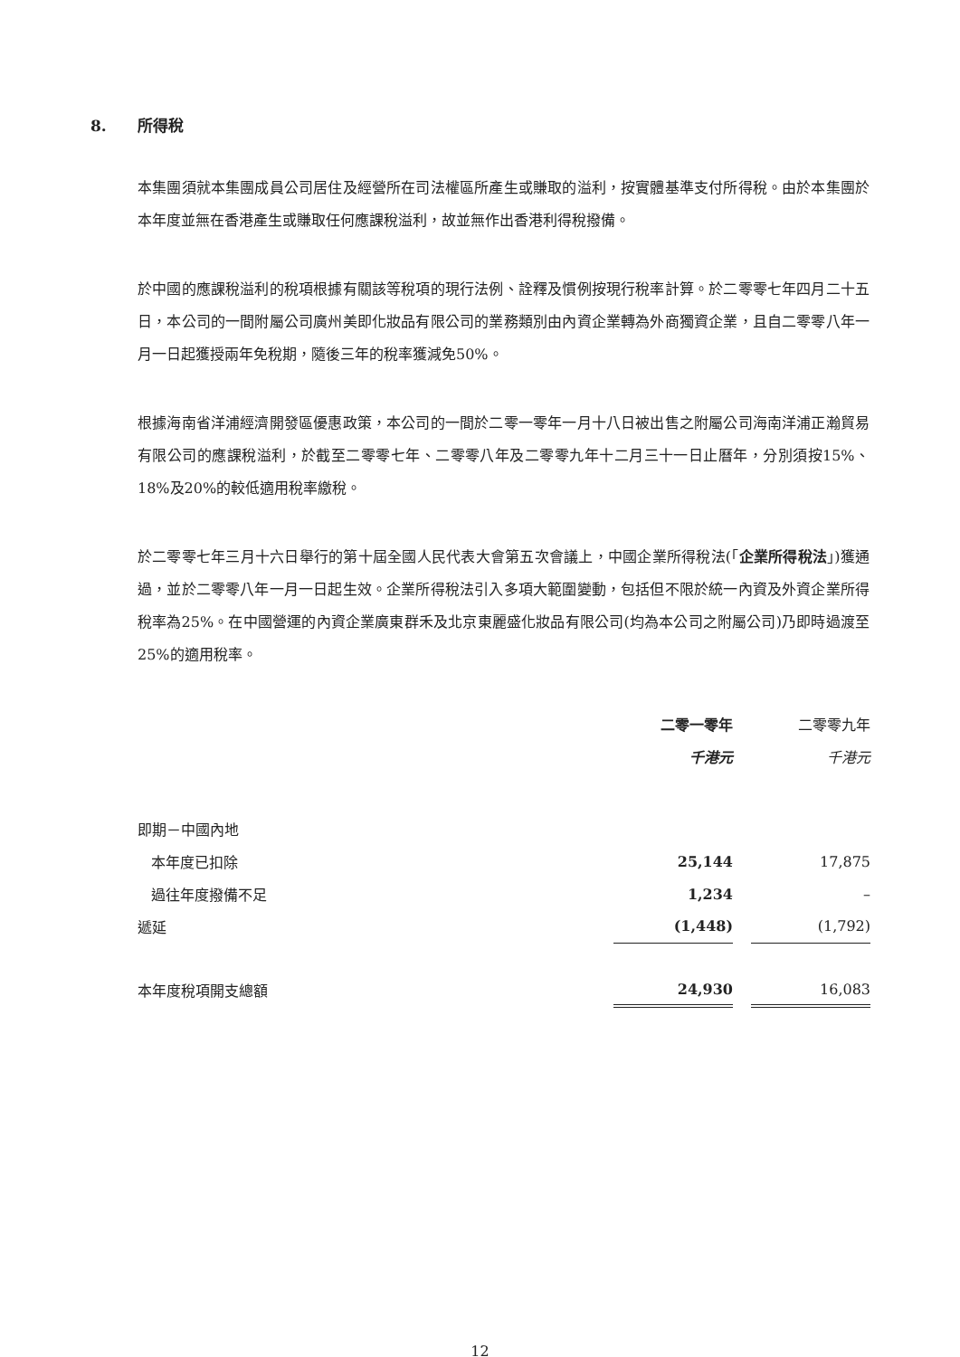8. 所得稅
本集團須就本集團成員公司居住及經營所在司法權區所產生或賺取的溢利，按實體基準支付所得稅。由於本集團於本年度並無在香港產生或賺取任何應課稅溢利，故並無作出香港利得稅撥備。
於中國的應課稅溢利的稅項根據有關該等稅項的現行法例、詮釋及慣例按現行稅率計算。於二零零七年四月二十五日，本公司的一間附屬公司廣州美即化妝品有限公司的業務類別由內資企業轉為外商獨資企業，且自二零零八年一月一日起獲授兩年免稅期，隨後三年的稅率獲減免50%。
根據海南省洋浦經濟開發區優惠政策，本公司的一間於二零一零年一月十八日被出售之附屬公司海南洋浦正瀚貿易有限公司的應課稅溢利，於截至二零零七年、二零零八年及二零零九年十二月三十一日止曆年，分別須按15%、18%及20%的較低適用稅率繳稅。
於二零零七年三月十六日舉行的第十屆全國人民代表大會第五次會議上，中國企業所得稅法(「企業所得稅法」)獲通過，並於二零零八年一月一日起生效。企業所得稅法引入多項大範圍變動，包括但不限於統一內資及外資企業所得稅率為25%。在中國營運的內資企業廣東群禾及北京東麗盛化妝品有限公司(均為本公司之附屬公司)乃即時過渡至25%的適用稅率。
| | 二零一零年 | | 二零零九年 |
| | 千港元 | | 千港元 |
| 即期－中國內地 | | | |
| 本年度已扣除 | 25,144 | | 17,875 |
| 過往年度撥備不足 | 1,234 | | – |
| 遞延 | (1,448) | | (1,792) |
| 本年度稅項開支總額 | 24,930 | | 16,083 |
12